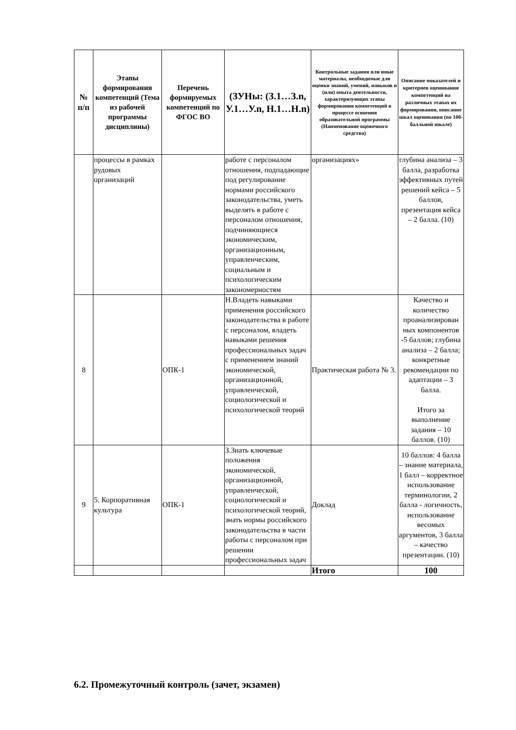| № п/п | Этапы формирования компетенций (Тема из рабочей программы дисциплины) | Перечень формируемых компетенций по ФГОС ВО | (ЗУНы: (З.1…З.n, У.1…У.n, Н.1…Н.n) | Контрольные задания или иные материалы, необходимые для оценки знаний, умений, навыков и (или) опыта деятельности, характеризующих этапы формирования компетенций в процессе освоения образовательной программы (Наименование оценочного средства) | Описание показателей и критериев оценивания компетенций на различных этапах их формирования, описание шкал оценивания (по 100-балльной шкале) |
| --- | --- | --- | --- | --- | --- |
| | процессы в рамках рудовых организаций | | работе с персоналом отношения, подпадающие под регулирование нормами российского законодательства, уметь выделять в работе с персоналом отношения, подчиняющиеся экономическим, организационным, управленческим, социальным и психологическим закономерностям | организациях» | глубина анализа – 3 балла, разработка эффективных путей решений кейса – 5 баллов, презентация кейса – 2 балла. (10) |
| 8 | | ОПК-1 | Н.Владеть навыками применения российского законодательства в работе с персоналом, владеть навыками решения профессиональных задач с применением знаний экономической, организационной, управленческой, социологической и психологической теорий | Практическая работа № 3. | Качество и количество проанализирован ных компонентов -5 баллов; глубина анализа – 2 балла; конкретные рекомендации по адаптации – 3 балла. Итого за выполнение задания – 10 баллов. (10) |
| 9 | 5. Корпоративная культура | ОПК-1 | З.Знать ключевые положения экономической, организационной, управленческой, социологической и психологической теорий, знать нормы российского законодательства в части работы с персоналом при решении профессиональных задач | Доклад | 10 баллов: 4 балла – знание материала, 1 балл – корректное использование терминологии, 2 балла - логичность, использование весомых аргументов, 3 балла – качество презентации. (10) |
| | | | | Итого | 100 |
6.2. Промежуточный контроль (зачет, экзамен)